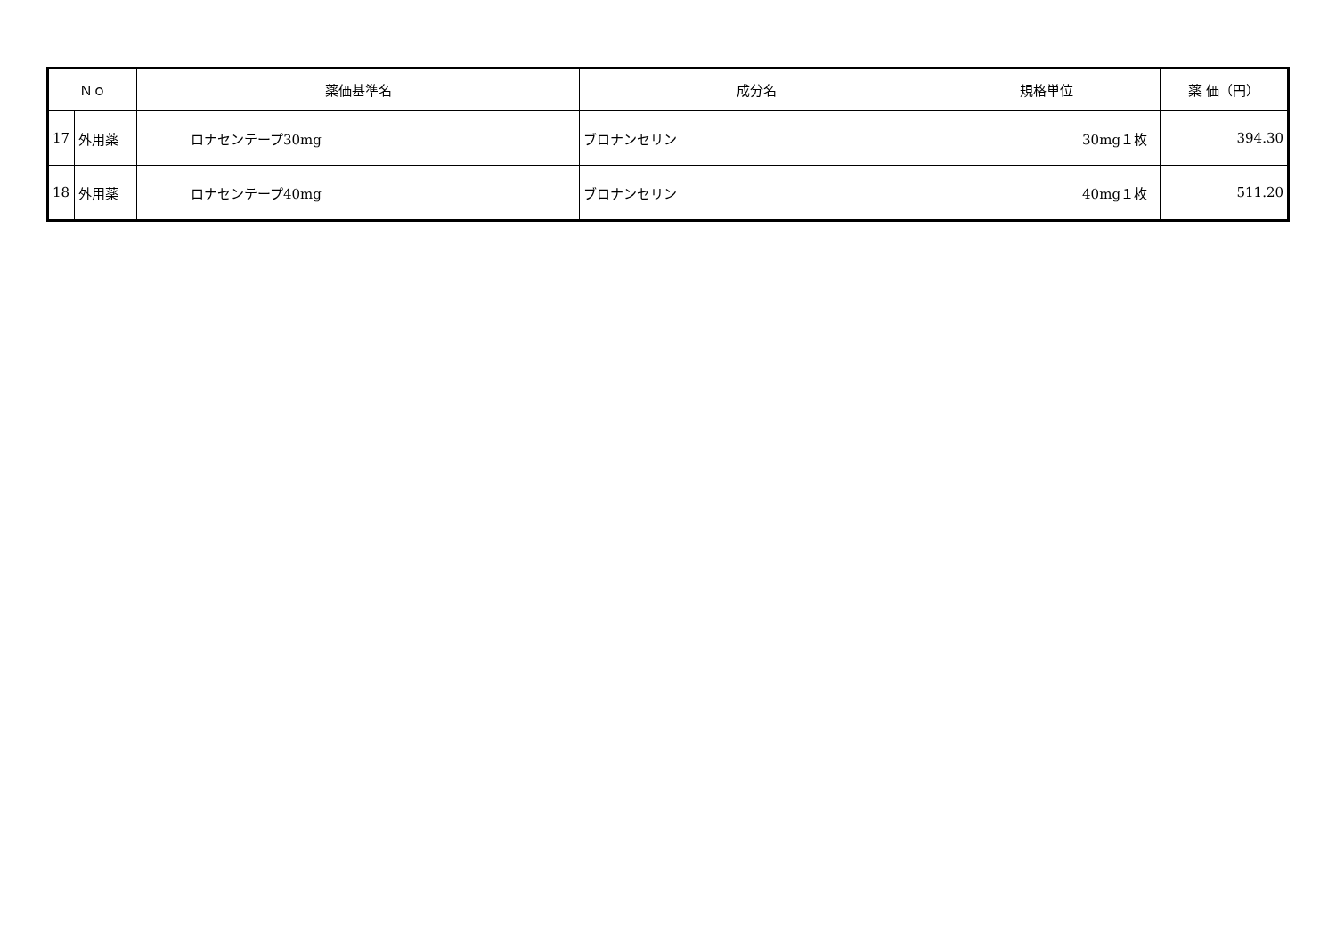| Ｎｏ | | 薬価基準名 | 成分名 | 規格単位 | 薬 価（円） |
| --- | --- | --- | --- | --- | --- |
| 17 | 外用薬 | ロナセンテープ30mg | ブロナンセリン | 30mg１枚 | 394.30 |
| 18 | 外用薬 | ロナセンテープ40mg | ブロナンセリン | 40mg１枚 | 511.20 |